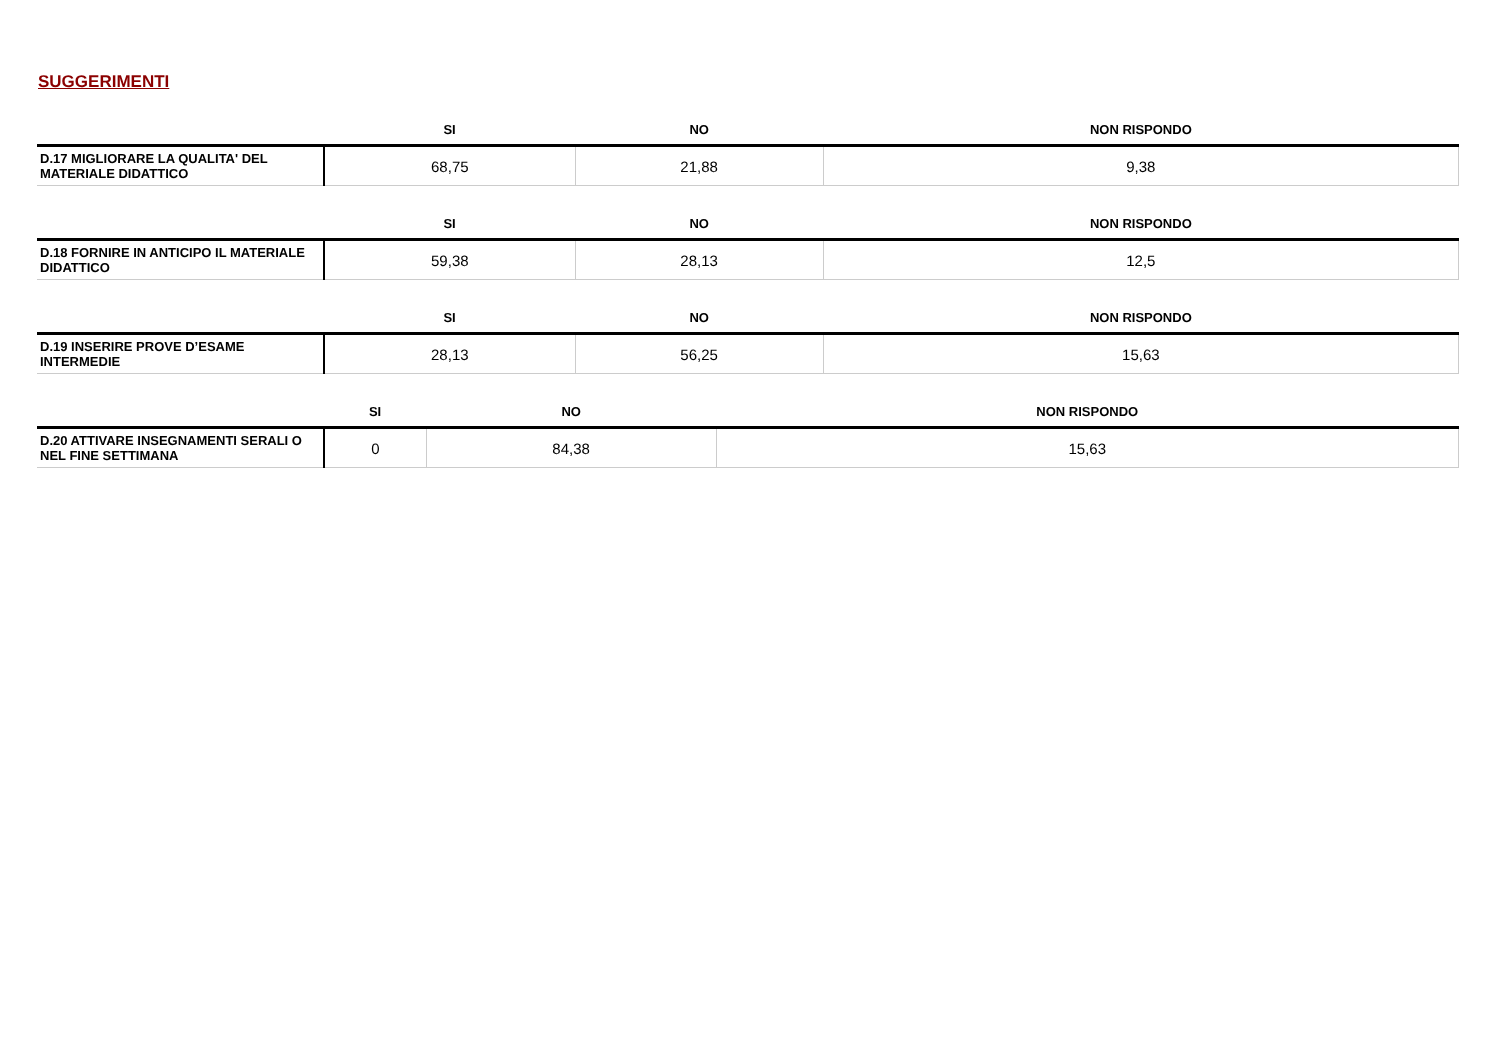SUGGERIMENTI
| | SI | NO | NON RISPONDO |
| --- | --- | --- | --- |
| D.17 MIGLIORARE LA QUALITA' DEL MATERIALE DIDATTICO | 68,75 | 21,88 | 9,38 |
| | SI | NO | NON RISPONDO |
| --- | --- | --- | --- |
| D.18 FORNIRE IN ANTICIPO IL MATERIALE DIDATTICO | 59,38 | 28,13 | 12,5 |
| | SI | NO | NON RISPONDO |
| --- | --- | --- | --- |
| D.19 INSERIRE PROVE D’ESAME INTERMEDIE | 28,13 | 56,25 | 15,63 |
| | SI | NO | NON RISPONDO |
| --- | --- | --- | --- |
| D.20 ATTIVARE INSEGNAMENTI SERALI O NEL FINE SETTIMANA | 0 | 84,38 | 15,63 |